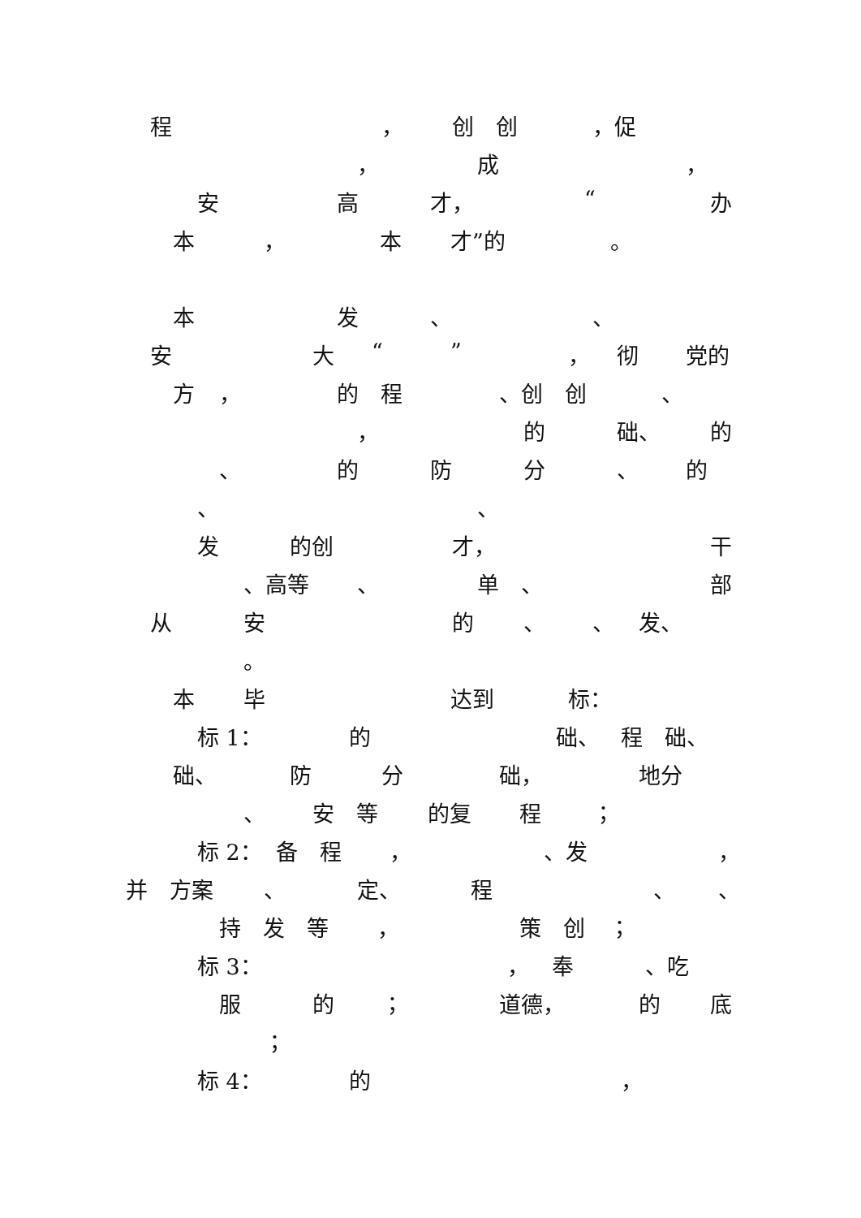程 ， 创　创 ，促
， 成 ，
安 高 才， “办
本 ， 本 才”的 。
本 发 、 、
安 大 “” ， 彻 党的
方 ， 的　程 、创　创 、
， 的 础、 的
、 的 防 分 、 的
、 、
发 的创 才， 干
、高等 、 单　、 部
从 安 的 、 、 发、
。
本 毕 达到 标：
标 1： 的 础、 程　础、
础、 防 分 础， 地分
、 安　等 的复 程 ；
标 2： 备　程 ， 、发 ，
并　方案 、 定、 程 、 、
持　发　等 ， 策　创 ；
标 3： ， 奉 、吃
服 的 ； 道德， 的 底
；
标 4： 的 ，